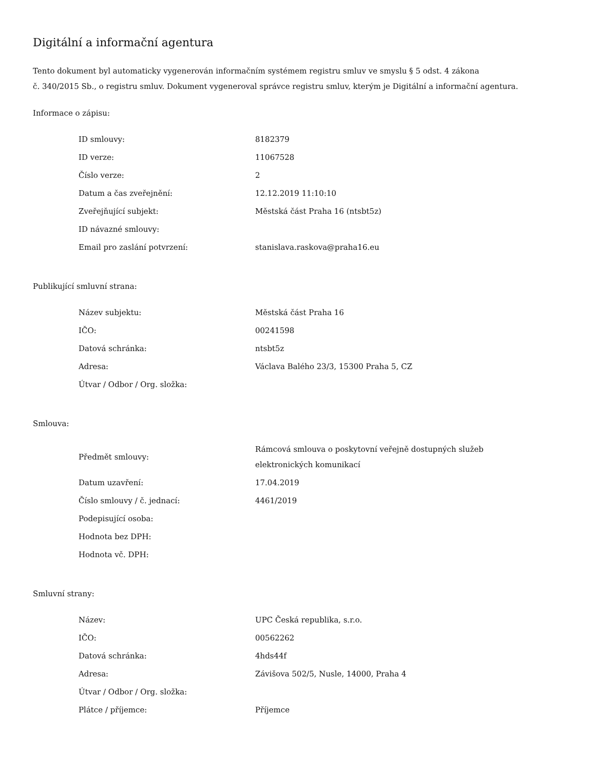Digitální a informační agentura
Tento dokument byl automaticky vygenerován informačním systémem registru smluv ve smyslu § 5 odst. 4 zákona
č. 340/2015 Sb., o registru smluv. Dokument vygeneroval správce registru smluv, kterým je Digitální a informační agentura.
Informace o zápisu:
| ID smlouvy: | 8182379 |
| ID verze: | 11067528 |
| Číslo verze: | 2 |
| Datum a čas zveřejnění: | 12.12.2019 11:10:10 |
| Zveřejňující subjekt: | Městská část Praha 16 (ntsbt5z) |
| ID návazné smlouvy: | |
| Email pro zaslání potvrzení: | stanislava.raskova@praha16.eu |
Publikující smluvní strana:
| Název subjektu: | Městská část Praha 16 |
| IČO: | 00241598 |
| Datová schránka: | ntsbt5z |
| Adresa: | Václava Balého 23/3, 15300 Praha 5, CZ |
| Útvar / Odbor / Org. složka: | |
Smlouva:
| Předmět smlouvy: | Rámcová smlouva o poskytovní veřejně dostupných služeb elektronických komunikací |
| Datum uzavření: | 17.04.2019 |
| Číslo smlouvy / č. jednací: | 4461/2019 |
| Podepisující osoba: | |
| Hodnota bez DPH: | |
| Hodnota vč. DPH: | |
Smluvní strany:
| Název: | UPC Česká republika, s.r.o. |
| IČO: | 00562262 |
| Datová schránka: | 4hds44f |
| Adresa: | Závišova 502/5, Nusle, 14000, Praha 4 |
| Útvar / Odbor / Org. složka: | |
| Plátce / příjemce: | Příjemce |